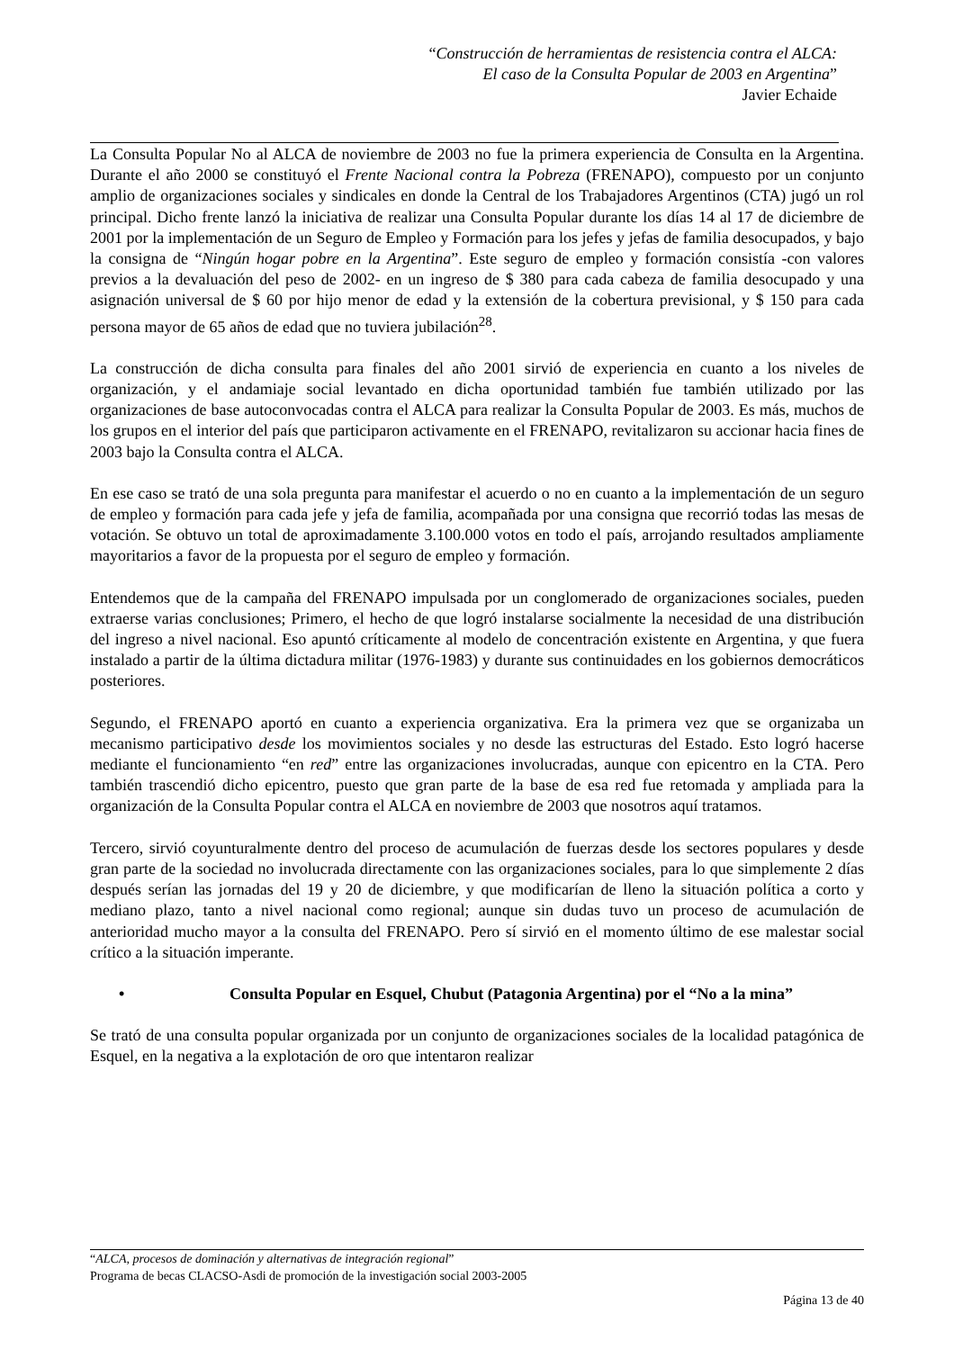“Construcción de herramientas de resistencia contra el ALCA:
El caso de la Consulta Popular de 2003 en Argentina”
Javier Echaide
La Consulta Popular No al ALCA de noviembre de 2003 no fue la primera experiencia de Consulta en la Argentina. Durante el año 2000 se constituyó el Frente Nacional contra la Pobreza (FRENAPO), compuesto por un conjunto amplio de organizaciones sociales y sindicales en donde la Central de los Trabajadores Argentinos (CTA) jugó un rol principal. Dicho frente lanzó la iniciativa de realizar una Consulta Popular durante los días 14 al 17 de diciembre de 2001 por la implementación de un Seguro de Empleo y Formación para los jefes y jefas de familia desocupados, y bajo la consigna de “Ningún hogar pobre en la Argentina”. Este seguro de empleo y formación consistía -con valores previos a la devaluación del peso de 2002- en un ingreso de $ 380 para cada cabeza de familia desocupado y una asignación universal de $ 60 por hijo menor de edad y la extensión de la cobertura previsional, y $ 150 para cada persona mayor de 65 años de edad que no tuviera jubilación<sup>28</sup>.
La construcción de dicha consulta para finales del año 2001 sirvió de experiencia en cuanto a los niveles de organización, y el andamiaje social levantado en dicha oportunidad también fue también utilizado por las organizaciones de base autoconvocadas contra el ALCA para realizar la Consulta Popular de 2003. Es más, muchos de los grupos en el interior del país que participaron activamente en el FRENAPO, revitalizaron su accionar hacia fines de 2003 bajo la Consulta contra el ALCA.
En ese caso se trató de una sola pregunta para manifestar el acuerdo o no en cuanto a la implementación de un seguro de empleo y formación para cada jefe y jefa de familia, acompañada por una consigna que recorrió todas las mesas de votación. Se obtuvo un total de aproximadamente 3.100.000 votos en todo el país, arrojando resultados ampliamente mayoritarios a favor de la propuesta por el seguro de empleo y formación.
Entendemos que de la campaña del FRENAPO impulsada por un conglomerado de organizaciones sociales, pueden extraerse varias conclusiones; Primero, el hecho de que logró instalarse socialmente la necesidad de una distribución del ingreso a nivel nacional. Eso apuntó críticamente al modelo de concentración existente en Argentina, y que fuera instalado a partir de la última dictadura militar (1976-1983) y durante sus continuidades en los gobiernos democráticos posteriores.
Segundo, el FRENAPO aportó en cuanto a experiencia organizativa. Era la primera vez que se organizaba un mecanismo participativo desde los movimientos sociales y no desde las estructuras del Estado. Esto logró hacerse mediante el funcionamiento “en red” entre las organizaciones involucradas, aunque con epicentro en la CTA. Pero también trascendió dicho epicentro, puesto que gran parte de la base de esa red fue retomada y ampliada para la organización de la Consulta Popular contra el ALCA en noviembre de 2003 que nosotros aquí tratamos.
Tercero, sirvió coyunturalmente dentro del proceso de acumulación de fuerzas desde los sectores populares y desde gran parte de la sociedad no involucrada directamente con las organizaciones sociales, para lo que simplemente 2 días después serían las jornadas del 19 y 20 de diciembre, y que modificarían de lleno la situación política a corto y mediano plazo, tanto a nivel nacional como regional; aunque sin dudas tuvo un proceso de acumulación de anterioridad mucho mayor a la consulta del FRENAPO. Pero sí sirvió en el momento último de ese malestar social crítico a la situación imperante.
• Consulta Popular en Esquel, Chubut (Patagonia Argentina) por el “No a la mina”
Se trató de una consulta popular organizada por un conjunto de organizaciones sociales de la localidad patagónica de Esquel, en la negativa a la explotación de oro que intentaron realizar
“ALCA, procesos de dominación y alternativas de integración regional”
Programa de becas CLACSO-Asdi de promoción de la investigación social 2003-2005
Página 13 de 40